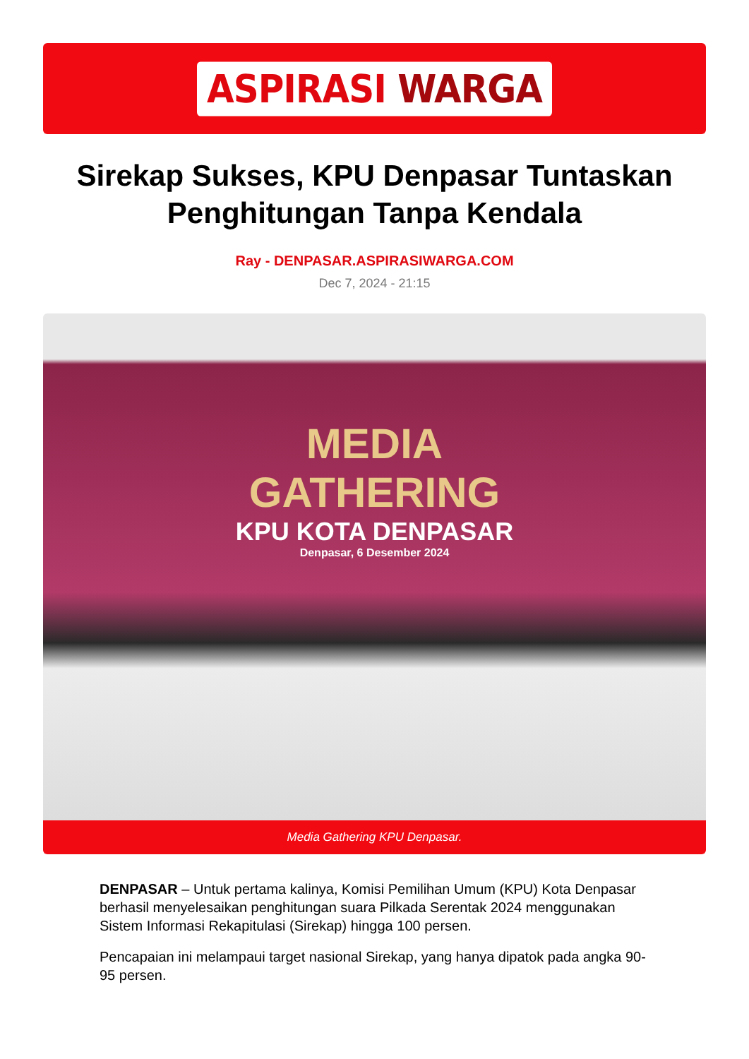ASPIRASI WARGA
Sirekap Sukses, KPU Denpasar Tuntaskan Penghitungan Tanpa Kendala
Ray - DENPASAR.ASPIRASIWARGA.COM
Dec 7, 2024 - 21:15
MEDIA
GATHERING
KPU KOTA DENPASAR
Denpasar, 6 Desember 2024
Media Gathering KPU Denpasar.
DENPASAR – Untuk pertama kalinya, Komisi Pemilihan Umum (KPU) Kota Denpasar berhasil menyelesaikan penghitungan suara Pilkada Serentak 2024 menggunakan Sistem Informasi Rekapitulasi (Sirekap) hingga 100 persen.
Pencapaian ini melampaui target nasional Sirekap, yang hanya dipatok pada angka 90-95 persen.